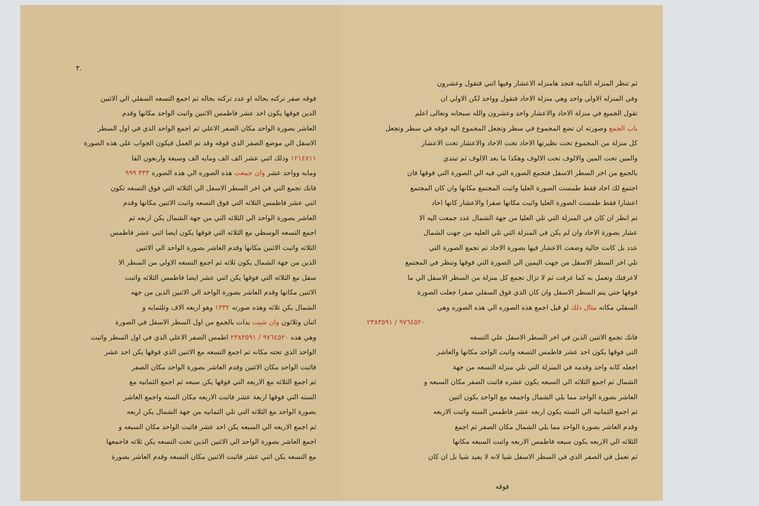ثم تنظر المنزله الثانيه فتجد هامنزله الاعشار وفيها اثني فتقول وعشرون
وفي المنزله الاولي واحد وهي منزلة الاحاد فتقول وواحد لكن الاولي ان
تقول الجميع في منزلة الاحاد والاعشار واحد وعشرون والله سبحانه وتعالى اعلم
باب الجمع وصورته ان تضع المجموع في سطر وتجعل المجموع اليه فوقه في سطر وتجعل
كل منزلة من المجموع تحت نظيرتها الاحاد تحت الاحاد والاعشار تحت الاعشار
والمين تحت المين والالوف تحت الالوف وهكذا ما بعد الالوف ثم تبتدي
بالجمع من اخر السطر الاسفل فتجمع الصوره التي فيه الي الصورة التي فوقها فان
اجتمع لك احاد فقط طمست الصورة العليا واثبت المجتمع مكانها وان كان المجتمع
اعشارا فقط طمست الصورة العليا واثبت مكانها صفرا والاعشار كانها احاد
ثم انظر ان كان في المنزلة التي تلي العليا من جهة الشمال عدد جمعت اليه الا
عشار بصورة الاحاد وان لم يكن في المنزلة التي تلي العليه من جهت الشمال
عدد بل كانت خالية وضعت الاعشار فيها بصورة الاحاد ثم تجمع الصورة التي
تلي اخر السطر الاسفل من جهت اليمين الي الصورة التي فوقها وتنظر في المجتمع
لاعرفتك وتعمل به كما عرفت ثم لا تزال تجمع كل منزلة من السطر الاسفل الي ما
فوقها حتي يتم السطر الاسفل وان كان الذي فوق السفلي صفرا جعلت الصورة
السفلي مكانه مثال ذلك لو قيل اجمع هذه الصوره الي هذه الصوره وهي
٩٧٦٤٥٢٠ / ٢٣٨٣٥٩١
فانك تجمع الاثنين الذين في اخر السطر الاسفل علي التسعه
التي فوقها يكون احد عشر فاطمس التسعه واثبت الواحد مكانها والعاشر
اجعله كانه واحد وقدمه في المنزلة التي تلي منزلة التسعه من جهة
الشمال ثم اجمع الثلاثه الي السبعه يكون عشره فاثبت الصفر مكان السبعه و
العاشر بصورة الواحد مما يلي الشمال واجمعه مع الواحد يكون اثنين
ثم اجمع الثمانيه الي السته يكون اربعه عشر فاطمس السته واثبت الاربعه
وقدم العاشر بصورة الواحد مما يلي الشمال مكان الصفر ثم اجمع
الثلاثه الي الاربعه يكون سبعه فاطمس الاربعه واثبت السبعه مكانها
ثم تعمل في الصفر الذي في السطر الاسفل شيا لانه لا يفيد شيا بل ان كان
فوقه
٣.
فوقه صفر تركته بحاله او عدد تركته بحاله ثم اجمع التسعه السفلي الي الاثنين
الذين فوقها يكون احد عشر فاطمس الاثنين واثبت الواحد مكانها وقدم
العاشر بصورة الواحد مكان الصفر الاعلي ثم اجمع الواحد الذي في اول السطر
الاسفل الي موضع الصفر الذي فوقه وقد تم العمل فيكون الجواب علي هذه الصورة
١٢١٤٧١١ وذلك اثني عشر الف الف ومايه الف وسبعة واربعون الفا
ومايه وواحد عشر وان جمعت هذه الصوره الي هذه الصوره ٣٣٣ ٩٩٩
فانك تجمع التي في اخر السطر الاسفل الي الثلاثه التي فوق التسعه تكون
اثني عشر فاطمس الثلاثه التي فوق التسعه واثبت الاثنين مكانها وقدم
العاشر بصورة الواحد الي الثلاثه التي من جهة الشمال يكن اربعه ثم
اجمع التسعه الوسطي مع الثلاثه التي فوقها يكون ايضا اثني عشر فاطمس
الثلاثه واثبت الاثنين مكانها وقدم العاشر بصورة الواحد الي الاثنين
الذين من جهة الشمال يكون ثلاثه ثم اجمع التسعه الاولي من السطر الا
سفل مع الثلاثه التي فوقها يكن اثني عشر ايضا فاطمس الثلاثه واثبت
الاثنين مكانها وقدم العاشر بصورة الواحد الي الاثنين الذين من جهه
الشمال يكن ثلاثه وهذه صورته ١٣٣٢ وهو اربعه الاف وثلثمايه و
اثنان وثلاثون وان شيت بدات بالجمع من اول السطر الاسفل في الصورة
وهي هذه ٩٧٦٤٥٢٠ / ٢٣٨٣٥٩١ اطمس الصفر الاعلي الذي في اول السطر واثبت
الواحد الذي تحته مكانه ثم اجمع التسعه مع الاثنين الذي فوقها يكن احد عشر
فاثبت الواحد مكان الاثنين وقدم العاشر بصورة الواحد مكان الصفر
ثم اجمع الثلاثه مع الاربعه التي فوقها يكن سبعه ثم اجمع الثمانيه مع
السته التي فوقها اربعة عشر فاثبت الاربعه مكان السته واجمع العاشر
بصورة الواحد مع الثلاثه التي تلي الثمانيه من جهة الشمال يكن اربعه
ثم اجمع الاربعه الي السبعه يكن احد عشر فاثبت الواحد مكان السبعه و
اجمع العاشر بصورة الواحد الي الاثنين الذين تحت التسعه يكن ثلاثه فاجمعها
مع التسعه يكن اثني عشر فاثبت الاثنين مكان التسعه وقدم العاشر بصورة